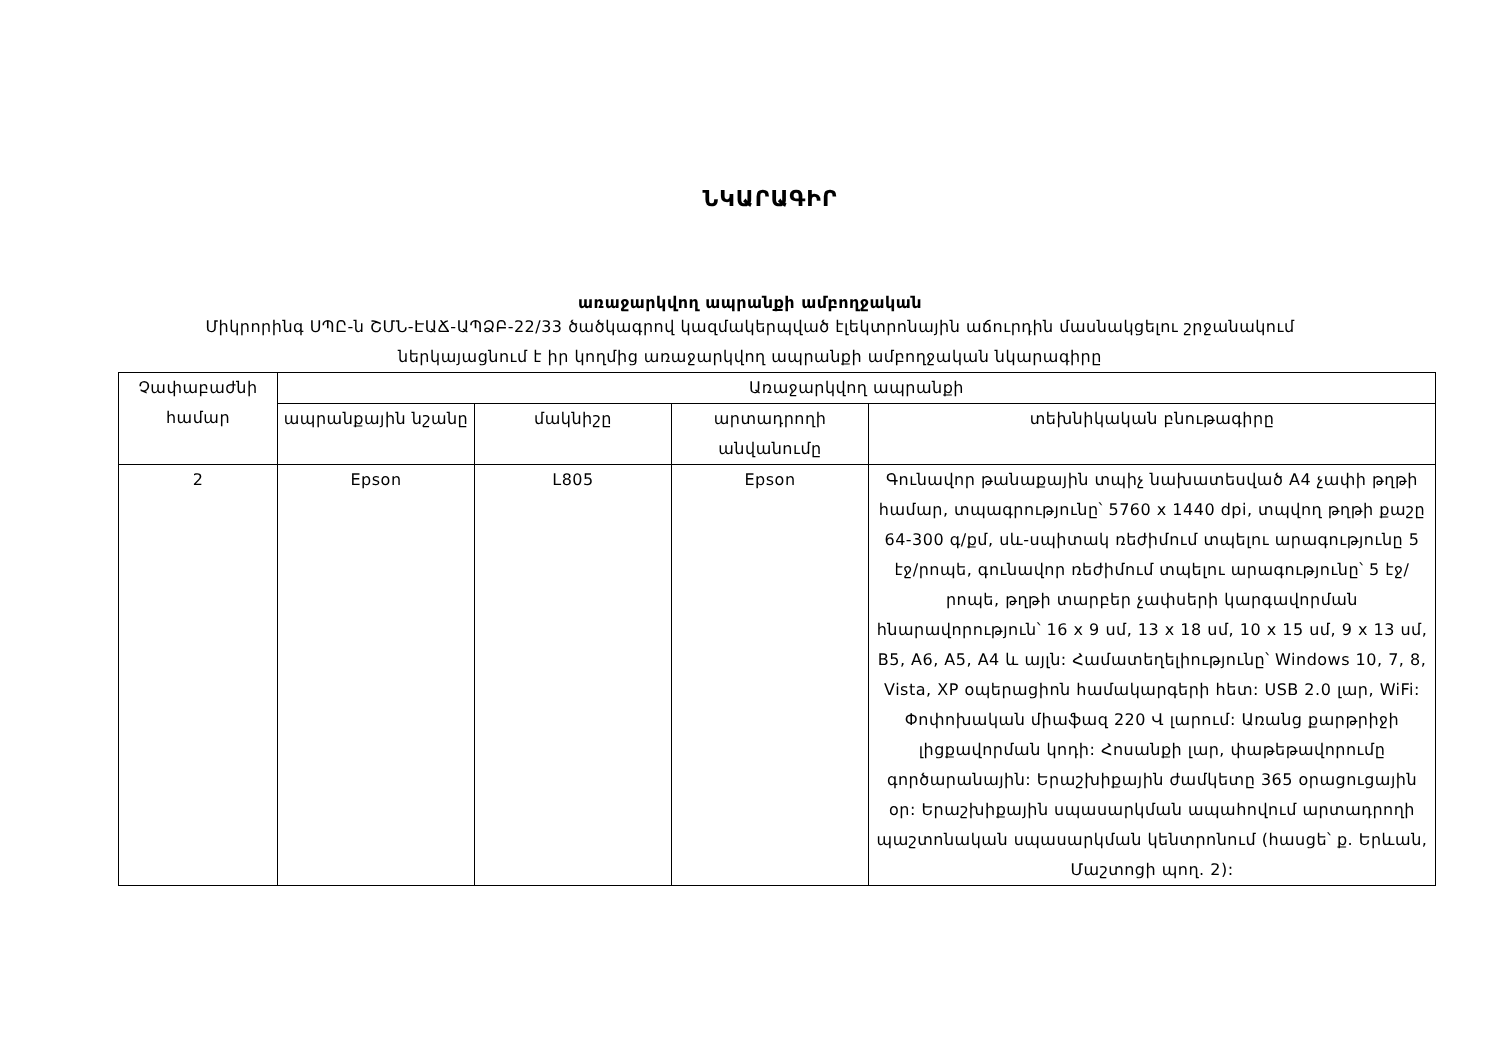ՆԿԱՐԱԳԻՐ
առաջարկվող ապրանքի ամբողջական
Միկրորինգ ՍՊԸ-ն ՇՄՆ-ԷԱՃ-ԱՊՁԲ-22/33 ծածկագրով կազմակերպված էլեկտրոնային աճուրդին մասնակցելու շրջանակում
ներկայացնում է իր կողմից առաջարկվող ապրանքի ամբողջական նկարագիրը
| Չափաբաժնի համար | Առաջարկվող ապրանքի | | | |
| --- | --- | --- | --- | --- |
| | ապրանքային նշանը | մակնիշը | արտադրողի անվանումը | տեխնիկական բնութագիրը |
| 2 | Epson | L805 | Epson | Գունավոր թանաքային տպիչ նախատեսված A4 չափի թղթի համար, տպագրությունը՝ 5760 x 1440 dpi, տպվող թղթի քաշը 64-300 գ/քմ, սև-սպիտակ ռեժիմում տպելու արագությունը 5 էջ/րոպե, գունավոր ռեժիմում տպելու արագությունը՝ 5 էջ/րոպե, թղթի տարբեր չափսերի կարգավորման հնարավորություն՝ 16 x 9 սմ, 13 x 18 սմ, 10 x 15 սմ, 9 x 13 սմ, B5, A6, A5, A4 և այլն: Համատեղելիությունը՝ Windows 10, 7, 8, Vista, XP օպերացիոն համակարգերի հետ: USB 2.0 լար, WiFi: Փոփոխական միաֆազ 220 Վ լարում: Առանց քարթրիջի լիցքավորման կոդի: Հոսանքի լար, փաթեթավորումը գործարանային: Երաշխիքային ժամկետը 365 օրացուցային օր: Երաշխիքային սպասարկման ապահովում արտադրողի պաշտոնական սպասարկման կենտրոնում (հասցե՝ ք. Երևան, Մաշտոցի պող. 2): |